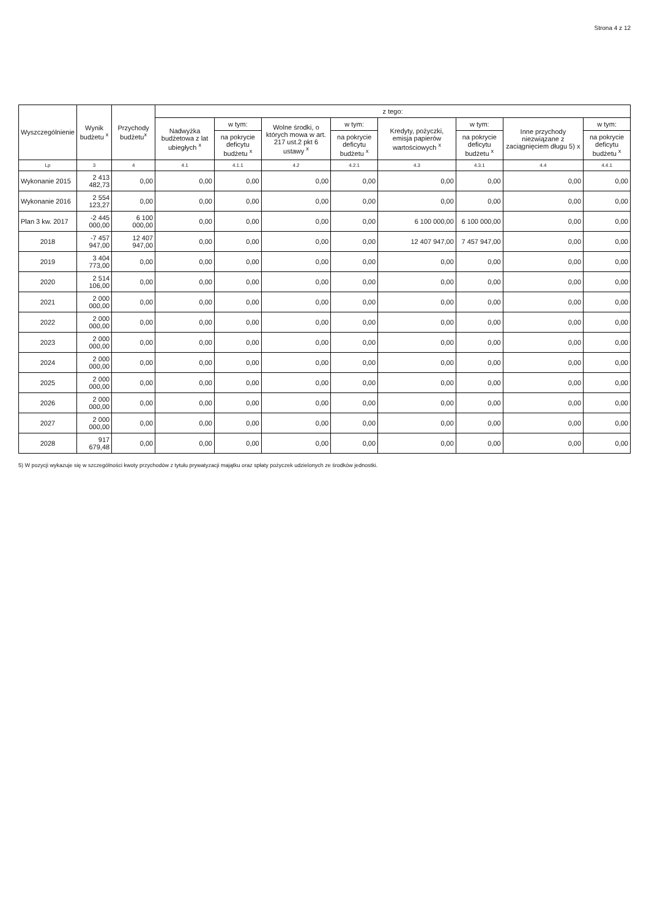Strona 4 z 12
| Wyszczególnienie | Wynik budżetu <sup>x</sup> | Przychody budżetu<sup>x</sup> | z tego: | | | | | | | |
| --- | --- | --- | --- | --- | --- | --- | --- | --- | --- | --- |
| | | | Nadwyżka budżetowa z lat ubiegłych <sup>x</sup> | w tym: | Wolne środki, o których mowa w art. 217 ust.2 pkt 6 ustawy <sup>x</sup> | w tym: | Kredyty, pożyczki, emisja papierów wartościowych <sup>x</sup> | w tym: | Inne przychody niezwiązane z zaciągnięciem długu 5) x | w tym: |
| | | | | na pokrycie deficytu budżetu <sup>x</sup> | | na pokrycie deficytu budżetu <sup>x</sup> | | na pokrycie deficytu budżetu <sup>x</sup> | | na pokrycie deficytu budżetu <sup>x</sup> |
| Lp | 3 | 4 | 4.1 | 4.1.1 | 4.2 | 4.2.1 | 4.3 | 4.3.1 | 4.4 | 4.4.1 |
| Wykonanie 2015 | 2 413 482,73 | 0,00 | 0,00 | 0,00 | 0,00 | 0,00 | 0,00 | 0,00 | 0,00 | 0,00 |
| Wykonanie 2016 | 2 554 123,27 | 0,00 | 0,00 | 0,00 | 0,00 | 0,00 | 0,00 | 0,00 | 0,00 | 0,00 |
| Plan 3 kw. 2017 | -2 445 000,00 | 6 100 000,00 | 0,00 | 0,00 | 0,00 | 0,00 | 6 100 000,00 | 6 100 000,00 | 0,00 | 0,00 |
| 2018 | -7 457 947,00 | 12 407 947,00 | 0,00 | 0,00 | 0,00 | 0,00 | 12 407 947,00 | 7 457 947,00 | 0,00 | 0,00 |
| 2019 | 3 404 773,00 | 0,00 | 0,00 | 0,00 | 0,00 | 0,00 | 0,00 | 0,00 | 0,00 | 0,00 |
| 2020 | 2 514 106,00 | 0,00 | 0,00 | 0,00 | 0,00 | 0,00 | 0,00 | 0,00 | 0,00 | 0,00 |
| 2021 | 2 000 000,00 | 0,00 | 0,00 | 0,00 | 0,00 | 0,00 | 0,00 | 0,00 | 0,00 | 0,00 |
| 2022 | 2 000 000,00 | 0,00 | 0,00 | 0,00 | 0,00 | 0,00 | 0,00 | 0,00 | 0,00 | 0,00 |
| 2023 | 2 000 000,00 | 0,00 | 0,00 | 0,00 | 0,00 | 0,00 | 0,00 | 0,00 | 0,00 | 0,00 |
| 2024 | 2 000 000,00 | 0,00 | 0,00 | 0,00 | 0,00 | 0,00 | 0,00 | 0,00 | 0,00 | 0,00 |
| 2025 | 2 000 000,00 | 0,00 | 0,00 | 0,00 | 0,00 | 0,00 | 0,00 | 0,00 | 0,00 | 0,00 |
| 2026 | 2 000 000,00 | 0,00 | 0,00 | 0,00 | 0,00 | 0,00 | 0,00 | 0,00 | 0,00 | 0,00 |
| 2027 | 2 000 000,00 | 0,00 | 0,00 | 0,00 | 0,00 | 0,00 | 0,00 | 0,00 | 0,00 | 0,00 |
| 2028 | 917 679,48 | 0,00 | 0,00 | 0,00 | 0,00 | 0,00 | 0,00 | 0,00 | 0,00 | 0,00 |
5) W pozycji wykazuje się w szczególności kwoty przychodów z tytułu prywatyzacji majątku oraz spłaty pożyczek udzielonych ze środków jednostki.